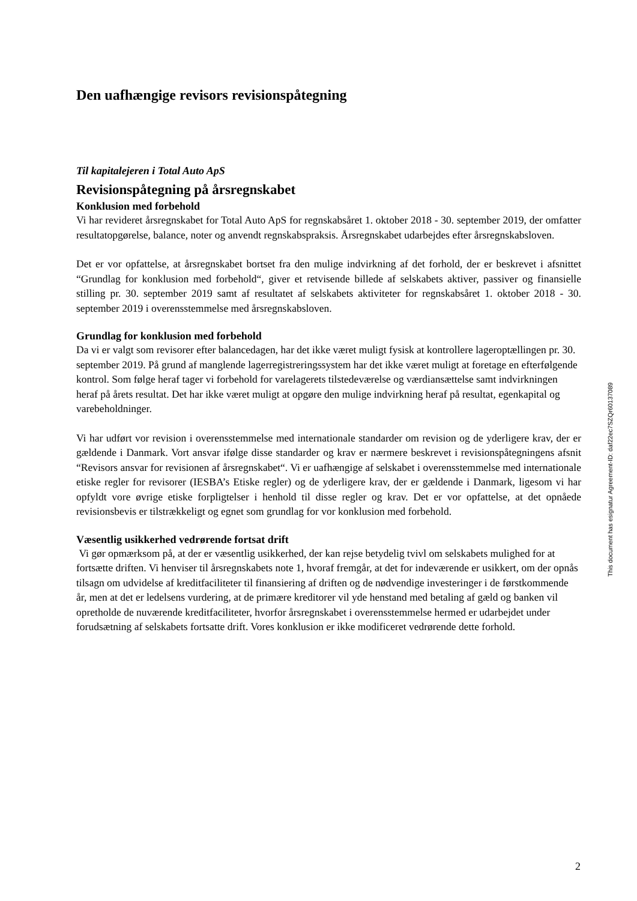Den uafhængige revisors revisionspåtegning
Til kapitalejeren i Total Auto ApS
Revisionspåtegning på årsregnskabet
Konklusion med forbehold
Vi har revideret årsregnskabet for Total Auto ApS for regnskabsåret 1. oktober 2018 - 30. september 2019, der omfatter resultatopgørelse, balance, noter og anvendt regnskabspraksis. Årsregnskabet udarbejdes efter årsregnskabsloven.
Det er vor opfattelse, at årsregnskabet bortset fra den mulige indvirkning af det forhold, der er beskrevet i afsnittet “Grundlag for konklusion med forbehold“, giver et retvisende billede af selskabets aktiver, passiver og finansielle stilling pr. 30. september 2019 samt af resultatet af selskabets aktiviteter for regnskabsåret 1. oktober 2018 - 30. september 2019 i overensstemmelse med årsregnskabsloven.
Grundlag for konklusion med forbehold
Da vi er valgt som revisorer efter balancedagen, har det ikke været muligt fysisk at kontrollere lageroptællingen pr. 30. september 2019. På grund af manglende lagerregistreringssystem har det ikke været muligt at foretage en efterfølgende kontrol. Som følge heraf tager vi forbehold for varelagerets tilstedeværelse og værdiansættelse samt indvirkningen heraf på årets resultat. Det har ikke været muligt at opgøre den mulige indvirkning heraf på resultat, egenkapital og varebeholdninger.
Vi har udført vor revision i overensstemmelse med internationale standarder om revision og de yderligere krav, der er gældende i Danmark. Vort ansvar ifølge disse standarder og krav er nærmere beskrevet i revisionspåtegningens afsnit “Revisors ansvar for revisionen af årsregnskabet“. Vi er uafhængige af selskabet i overensstemmelse med internationale etiske regler for revisorer (IESBA’s Etiske regler) og de yderligere krav, der er gældende i Danmark, ligesom vi har opfyldt vore øvrige etiske forpligtelser i henhold til disse regler og krav. Det er vor opfattelse, at det opnåede revisionsbevis er tilstrækkeligt og egnet som grundlag for vor konklusion med forbehold.
Væsentlig usikkerhed vedrørende fortsat drift
Vi gør opmærksom på, at der er væsentlig usikkerhed, der kan rejse betydelig tvivl om selskabets mulighed for at fortsætte driften. Vi henviser til årsregnskabets note 1, hvoraf fremgår, at det for indeværende er usikkert, om der opnås tilsagn om udvidelse af kreditfaciliteter til finansiering af driften og de nødvendige investeringer i de førstkommende år, men at det er ledelsens vurdering, at de primære kreditorer vil yde henstand med betaling af gæld og banken vil opretholde de nuværende kreditfaciliteter, hvorfor årsregnskabet i overensstemmelse hermed er udarbejdet under forudsætning af selskabets fortsatte drift. Vores konklusion er ikke modificeret vedrørende dette forhold.
This document has esignatur Agreement-ID: daf22ec7SZQr60137089
2